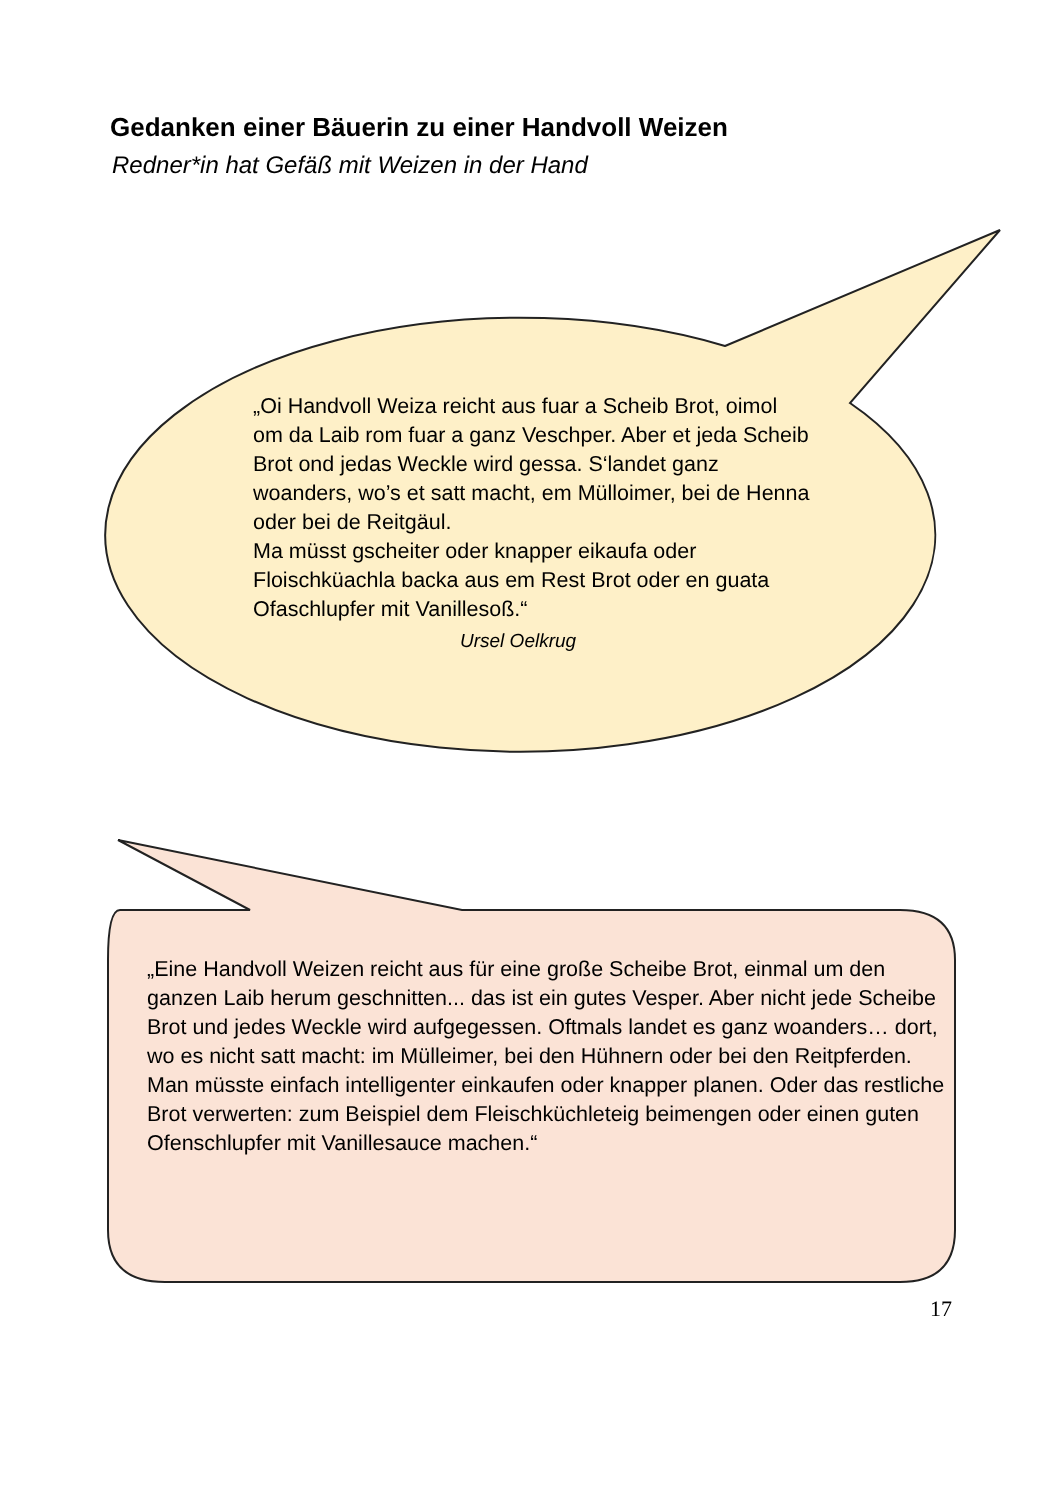Gedanken einer Bäuerin zu einer Handvoll Weizen
Redner*in hat Gefäß mit Weizen in der Hand
„Oi Handvoll Weiza reicht aus fuar a Scheib Brot, oimol om da Laib rom fuar a ganz Veschper. Aber et jeda Scheib Brot ond jedas Weckle wird gessa. S‘landet ganz woanders, wo’s et satt macht, em Mülloimer, bei de Henna oder bei de Reitgäul.
Ma müsst gscheiter oder knapper eikaufa oder Floischküachla backa aus em Rest Brot oder en guata Ofaschlupfer mit Vanillesoß.“
Ursel Oelkrug
„Eine Handvoll Weizen reicht aus für eine große Scheibe Brot, einmal um den ganzen Laib herum geschnitten... das ist ein gutes Vesper. Aber nicht jede Scheibe Brot und jedes Weckle wird aufgegessen. Oftmals landet es ganz woanders… dort, wo es nicht satt macht: im Mülleimer, bei den Hühnern oder bei den Reitpferden. Man müsste einfach intelligenter einkaufen oder knapper planen. Oder das restliche Brot verwerten: zum Beispiel dem Fleischküchleteig beimengen oder einen guten Ofenschlupfer mit Vanillesauce machen.“
17